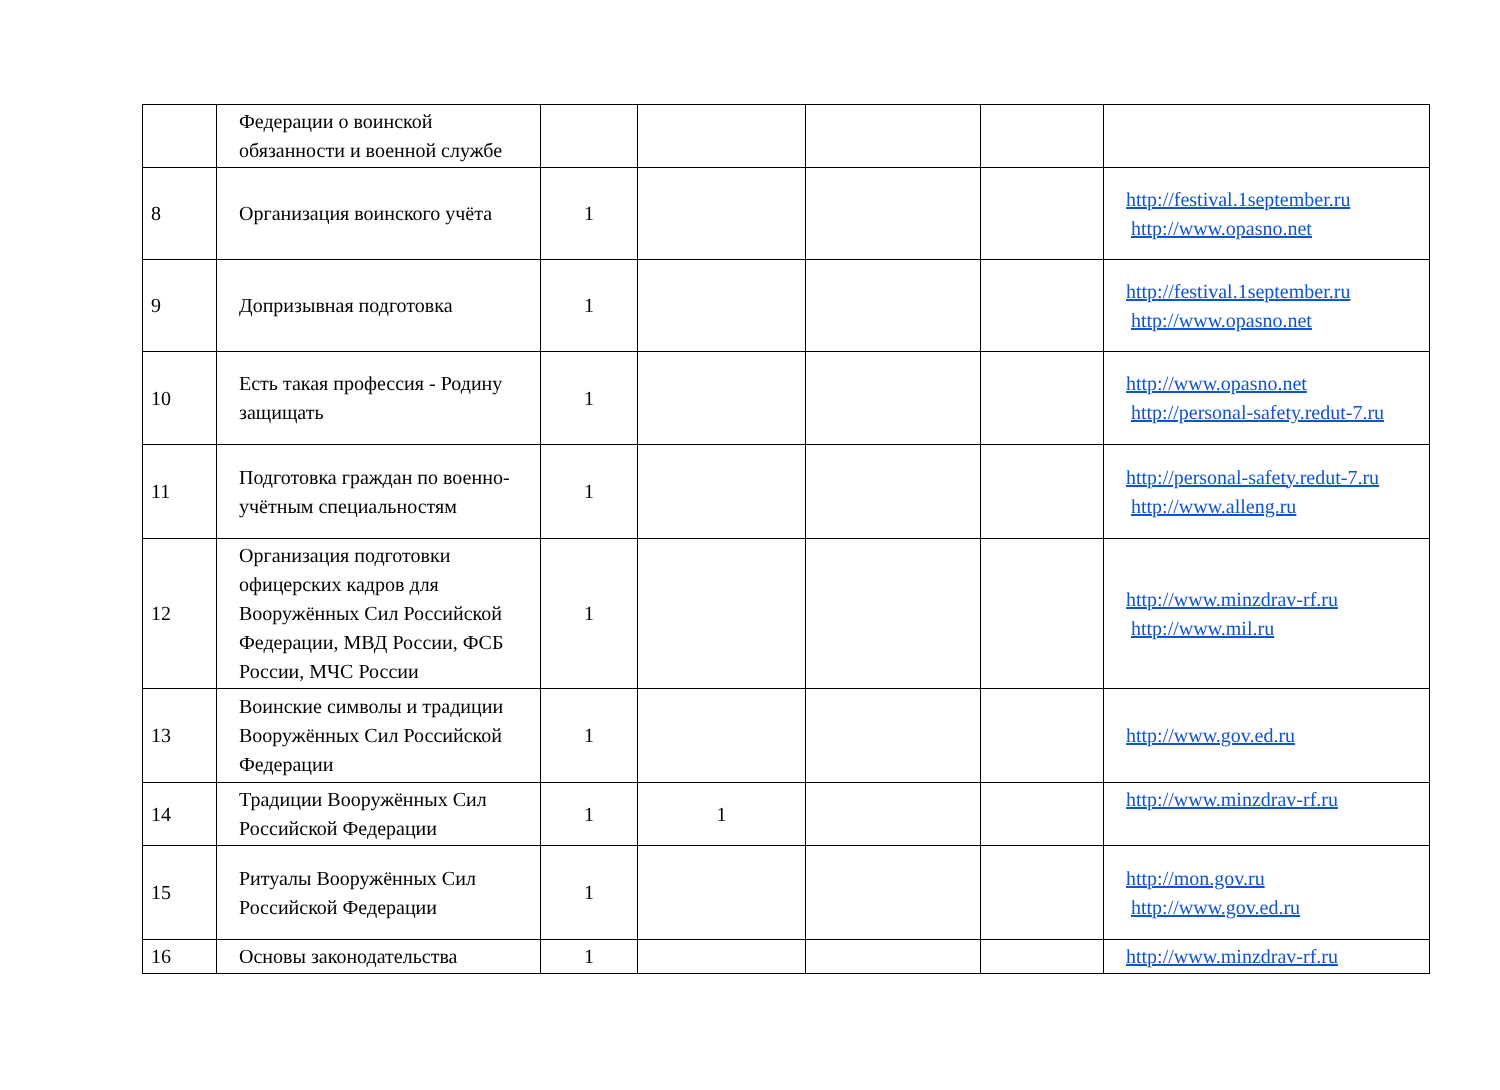| | Федерации о воинской обязанности и военной службе | | | | | |
| 8 | Организация воинского учёта | 1 | | | | http://festival.1september.ru http://www.opasno.net |
| 9 | Допризывная подготовка | 1 | | | | http://festival.1september.ru http://www.opasno.net |
| 10 | Есть такая профессия - Родину защищать | 1 | | | | http://www.opasno.net http://personal-safety.redut-7.ru |
| 11 | Подготовка граждан по военно-учётным специальностям | 1 | | | | http://personal-safety.redut-7.ru http://www.alleng.ru |
| 12 | Организация подготовки офицерских кадров для Вооружённых Сил Российской Федерации, МВД России, ФСБ России, МЧС России | 1 | | | | http://www.minzdrav-rf.ru http://www.mil.ru |
| 13 | Воинские символы и традиции Вооружённых Сил Российской Федерации | 1 | | | | http://www.gov.ed.ru |
| 14 | Традиции Вооружённых Сил Российской Федерации | 1 | 1 | | | http://www.minzdrav-rf.ru |
| 15 | Ритуалы Вооружённых Сил Российской Федерации | 1 | | | | http://mon.gov.ru http://www.gov.ed.ru |
| 16 | Основы законодательства | 1 | | | | http://www.minzdrav-rf.ru |